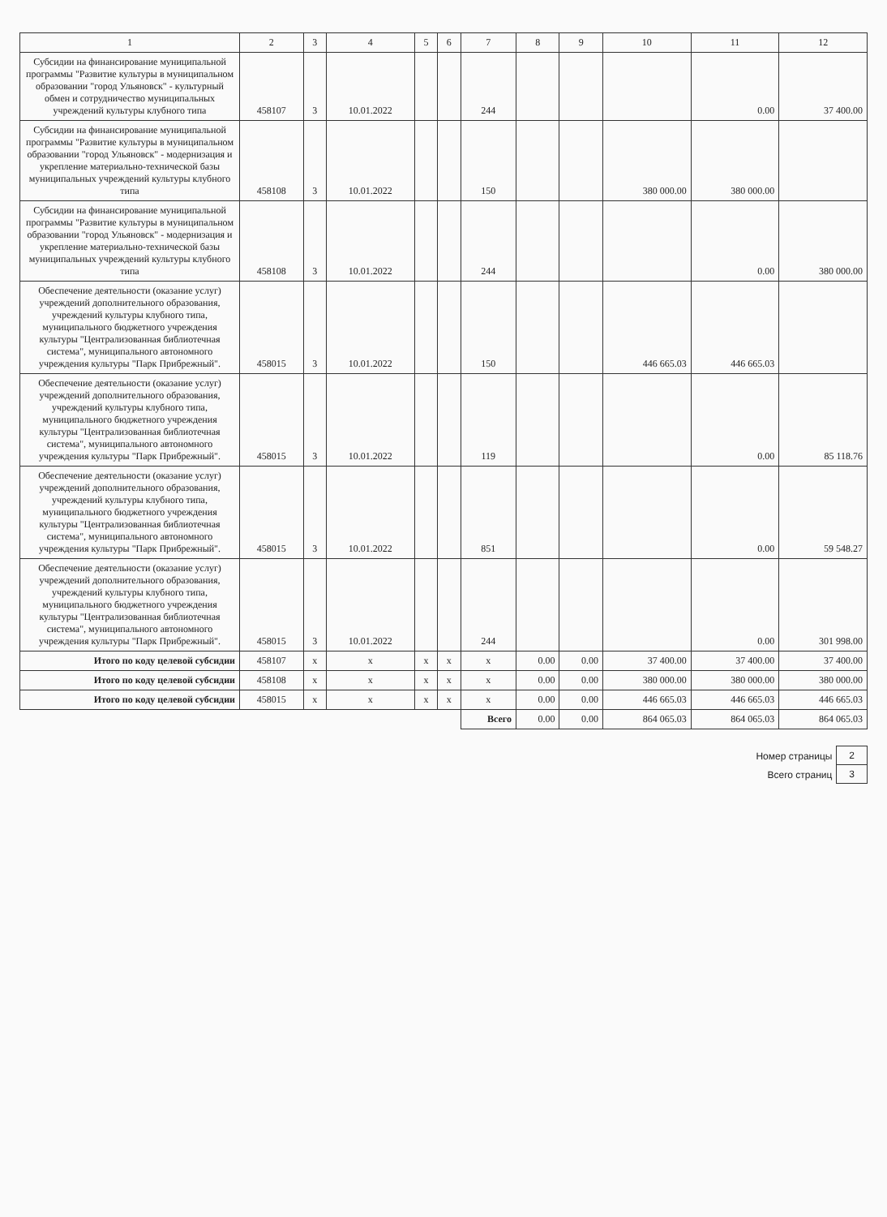| 1 | 2 | 3 | 4 | 5 | 6 | 7 | 8 | 9 | 10 | 11 | 12 |
| --- | --- | --- | --- | --- | --- | --- | --- | --- | --- | --- | --- |
| Субсидии на финансирование муниципальной программы "Развитие культуры в муниципальном образовании "город Ульяновск" - культурный обмен и сотрудничество муниципальных учреждений культуры клубного типа | 458107 | 3 | 10.01.2022 | | | 244 | | | | 0.00 | 37 400.00 |
| Субсидии на финансирование муниципальной программы "Развитие культуры в муниципальном образовании "город Ульяновск" - модернизация и укрепление материально-технической базы муниципальных учреждений культуры клубного типа | 458108 | 3 | 10.01.2022 | | | 150 | | | 380 000.00 | 380 000.00 | |
| Субсидии на финансирование муниципальной программы "Развитие культуры в муниципальном образовании "город Ульяновск" - модернизация и укрепление материально-технической базы муниципальных учреждений культуры клубного типа | 458108 | 3 | 10.01.2022 | | | 244 | | | | 0.00 | 380 000.00 |
| Обеспечение деятельности (оказание услуг) учреждений дополнительного образования, учреждений культуры клубного типа, муниципального бюджетного учреждения культуры "Централизованная библиотечная система", муниципального автономного учреждения культуры "Парк Прибрежный". | 458015 | 3 | 10.01.2022 | | | 150 | | | 446 665.03 | 446 665.03 | |
| Обеспечение деятельности (оказание услуг) учреждений дополнительного образования, учреждений культуры клубного типа, муниципального бюджетного учреждения культуры "Централизованная библиотечная система", муниципального автономного учреждения культуры "Парк Прибрежный". | 458015 | 3 | 10.01.2022 | | | 119 | | | | 0.00 | 85 118.76 |
| Обеспечение деятельности (оказание услуг) учреждений дополнительного образования, учреждений культуры клубного типа, муниципального бюджетного учреждения культуры "Централизованная библиотечная система", муниципального автономного учреждения культуры "Парк Прибрежный". | 458015 | 3 | 10.01.2022 | | | 851 | | | | 0.00 | 59 548.27 |
| Обеспечение деятельности (оказание услуг) учреждений дополнительного образования, учреждений культуры клубного типа, муниципального бюджетного учреждения культуры "Централизованная библиотечная система", муниципального автономного учреждения культуры "Парк Прибрежный". | 458015 | 3 | 10.01.2022 | | | 244 | | | | 0.00 | 301 998.00 |
| Итого по коду целевой субсидии | 458107 | x | x | x | x | x | 0.00 | 0.00 | 37 400.00 | 37 400.00 | 37 400.00 |
| Итого по коду целевой субсидии | 458108 | x | x | x | x | x | 0.00 | 0.00 | 380 000.00 | 380 000.00 | 380 000.00 |
| Итого по коду целевой субсидии | 458015 | x | x | x | x | x | 0.00 | 0.00 | 446 665.03 | 446 665.03 | 446 665.03 |
| | | | | | | Всего | 0.00 | 0.00 | 864 065.03 | 864 065.03 | 864 065.03 |
| Номер страницы | 2 |
| Всего страниц | 3 |